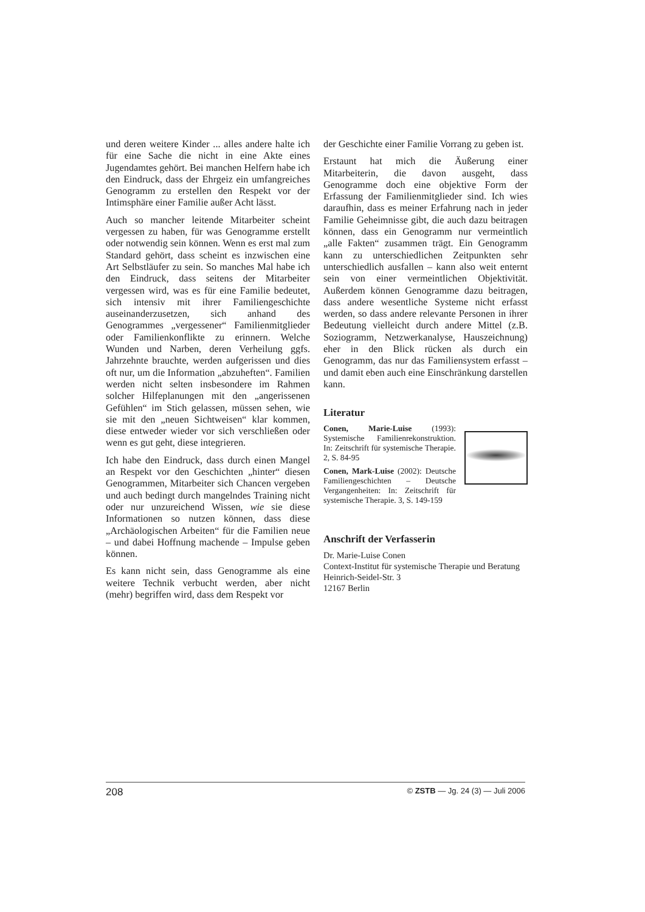und deren weitere Kinder ... alles andere halte ich für eine Sache die nicht in eine Akte eines Jugendamtes gehört. Bei manchen Helfern habe ich den Eindruck, dass der Ehrgeiz ein umfangreiches Genogramm zu erstellen den Respekt vor der Intimsphäre einer Familie außer Acht lässt.
Auch so mancher leitende Mitarbeiter scheint vergessen zu haben, für was Genogramme erstellt oder notwendig sein können. Wenn es erst mal zum Standard gehört, dass scheint es inzwischen eine Art Selbstläufer zu sein. So manches Mal habe ich den Eindruck, dass seitens der Mitarbeiter vergessen wird, was es für eine Familie bedeutet, sich intensiv mit ihrer Familiengeschichte auseinanderzusetzen, sich anhand des Genogrammes „vergessener“ Familienmitglieder oder Familienkonflikte zu erinnern. Welche Wunden und Narben, deren Verheilung ggfs. Jahrzehnte brauchte, werden aufgerissen und dies oft nur, um die Information „abzuheften“. Familien werden nicht selten insbesondere im Rahmen solcher Hilfeplanungen mit den „angerissenen Gefühlen“ im Stich gelassen, müssen sehen, wie sie mit den „neuen Sichtweisen“ klar kommen, diese entweder wieder vor sich verschließen oder wenn es gut geht, diese integrieren.
Ich habe den Eindruck, dass durch einen Mangel an Respekt vor den Geschichten „hinter“ diesen Genogrammen, Mitarbeiter sich Chancen vergeben und auch bedingt durch mangelndes Training nicht oder nur unzureichend Wissen, wie sie diese Informationen so nutzen können, dass diese „Archäologischen Arbeiten“ für die Familien neue – und dabei Hoffnung machende – Impulse geben können.
Es kann nicht sein, dass Genogramme als eine weitere Technik verbucht werden, aber nicht (mehr) begriffen wird, dass dem Respekt vor
der Geschichte einer Familie Vorrang zu geben ist.
Erstaunt hat mich die Äußerung einer Mitarbeiterin, die davon ausgeht, dass Genogramme doch eine objektive Form der Erfassung der Familienmitglieder sind. Ich wies daraufhin, dass es meiner Erfahrung nach in jeder Familie Geheimnisse gibt, die auch dazu beitragen können, dass ein Genogramm nur vermeintlich „alle Fakten“ zusammen trägt. Ein Genogramm kann zu unterschiedlichen Zeitpunkten sehr unterschiedlich ausfallen – kann also weit enternt sein von einer vermeintlichen Objektivität. Außerdem können Genogramme dazu beitragen, dass andere wesentliche Systeme nicht erfasst werden, so dass andere relevante Personen in ihrer Bedeutung vielleicht durch andere Mittel (z.B. Soziogramm, Netzwerkanalyse, Hauszeichnung) eher in den Blick rücken als durch ein Genogramm, das nur das Familiensystem erfasst – und damit eben auch eine Einschränkung darstellen kann.
Literatur
Conen, Marie-Luise (1993): Systemische Familienrekonstruktion. In: Zeitschrift für systemische Therapie. 2, S. 84-95
Conen, Mark-Luise (2002): Deutsche Familiengeschichten – Deutsche Vergangenheiten: In: Zeitschrift für systemische Therapie. 3, S. 149-159
Anschrift der Verfasserin
Dr. Marie-Luise Conen
Context-Institut für systemische Therapie und Beratung
Heinrich-Seidel-Str. 3
12167 Berlin
208 © ZSTB — Jg. 24 (3) — Juli 2006